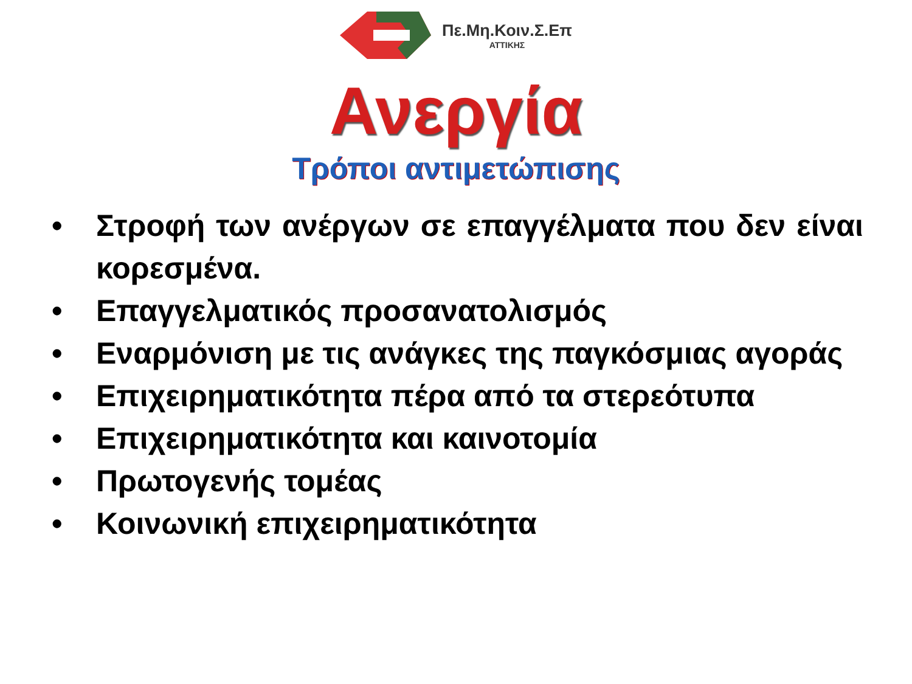Πε.Μη.Κοιν.Σ.Επ
ΑΤΤΙΚΗΣ
Ανεργία
Τρόποι αντιμετώπισης
• Στροφή των ανέργων σε επαγγέλματα που δεν είναι κορεσμένα.
• Επαγγελματικός προσανατολισμός
• Εναρμόνιση με τις ανάγκες της παγκόσμιας αγοράς
• Επιχειρηματικότητα πέρα από τα στερεότυπα
• Επιχειρηματικότητα και καινοτομία
• Πρωτογενής τομέας
• Κοινωνική επιχειρηματικότητα